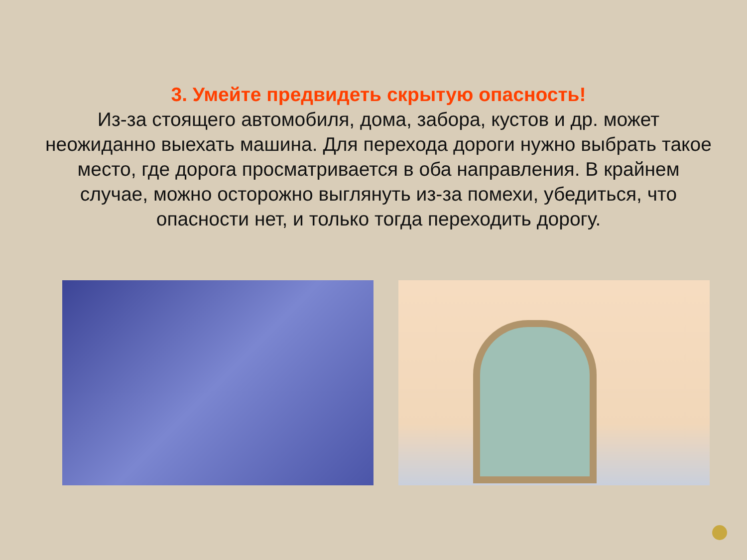3. Умейте предвидеть скрытую опасность!
Из-за стоящего автомобиля, дома, забора, кустов и др. может неожиданно выехать машина. Для перехода дороги нужно выбрать такое место, где дорога просматривается в оба направления. В крайнем случае, можно осторожно выглянуть из-за помехи, убедиться, что опасности нет, и только тогда переходить дорогу.